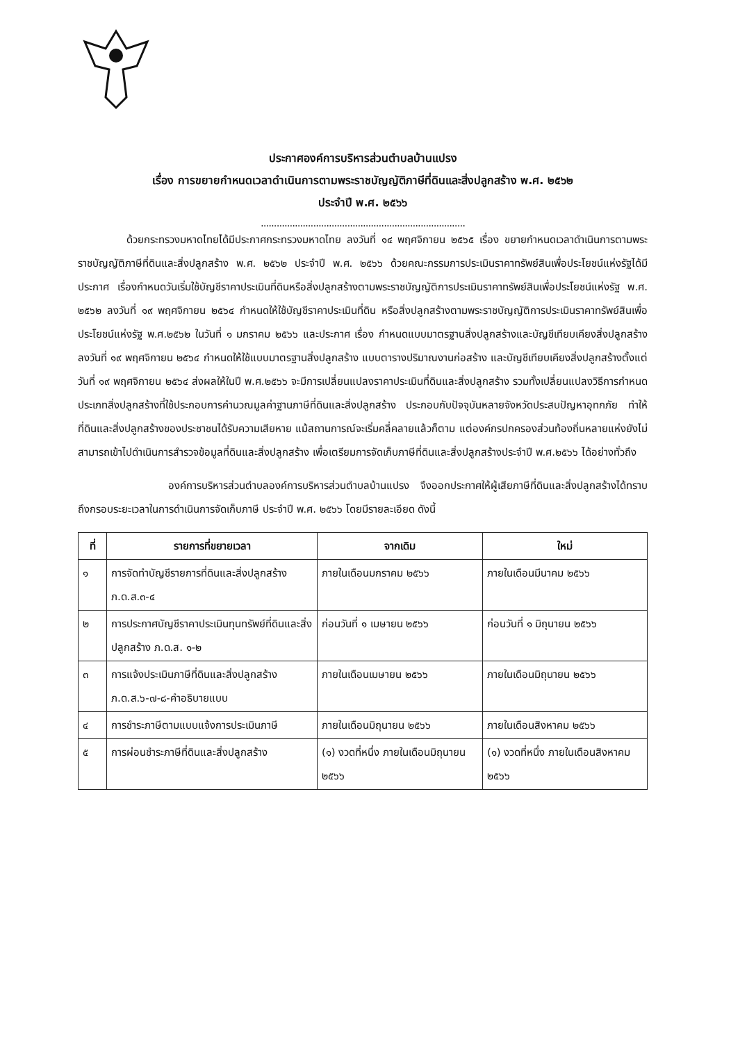ประกาศองค์การบริหารส่วนตำบลบ้านแปรง
เรื่อง การขยายกำหนดเวลาดำเนินการตามพระราชบัญญัติภาษีที่ดินและสิ่งปลูกสร้าง พ.ศ. ๒๕๖๒
ประจำปี พ.ศ. ๒๕๖๖
..............................................................................
ด้วยกระทรวงมหาดไทยได้มีประกาศกระทรวงมหาดไทย ลงวันที่ ๑๔ พฤศจิกายน ๒๕๖๕ เรื่อง ขยายกำหนดเวลาดำเนินการตามพระราชบัญญัติภาษีที่ดินและสิ่งปลูกสร้าง พ.ศ. ๒๕๖๒ ประจำปี พ.ศ. ๒๕๖๖ ด้วยคณะกรรมการประเมินราคาทรัพย์สินเพื่อประโยชน์แห่งรัฐได้มีประกาศ เรื่องกำหนดวันเริ่มใช้บัญชีราคาประเมินที่ดินหรือสิ่งปลูกสร้างตามพระราชบัญญัติการประเมินราคาทรัพย์สินเพื่อประโยชน์แห่งรัฐ พ.ศ. ๒๕๖๒ ลงวันที่ ๑๙ พฤศจิกายน ๒๕๖๔ กำหนดให้ใช้บัญชีราคาประเมินที่ดิน หรือสิ่งปลูกสร้างตามพระราชบัญญัติการประเมินราคาทรัพย์สินเพื่อประโยชน์แห่งรัฐ พ.ศ.๒๕๖๒ ในวันที่ ๑ มกราคม ๒๕๖๖ และประกาศ เรื่อง กำหนดแบบมาตรฐานสิ่งปลูกสร้างและบัญชีเทียบเคียงสิ่งปลูกสร้าง ลงวันที่ ๑๙ พฤศจิกายน ๒๕๖๔ กำหนดให้ใช้แบบมาตรฐานสิ่งปลูกสร้าง แบบตารางปริมาณงานก่อสร้าง และบัญชีเทียบเคียงสิ่งปลูกสร้างตั้งแต่วันที่ ๑๙ พฤศจิกายน ๒๕๖๔ ส่งผลให้ในปี พ.ศ.๒๕๖๖ จะมีการเปลี่ยนแปลงราคาประเมินที่ดินและสิ่งปลูกสร้าง รวมทั้งเปลี่ยนแปลงวิธีการกำหนดประเภทสิ่งปลูกสร้างที่ใช้ประกอบการคำนวณมูลค่าฐานภาษีที่ดินและสิ่งปลูกสร้าง ประกอบกับปัจจุบันหลายจังหวัดประสบปัญหาอุทกภัย ทำให้ที่ดินและสิ่งปลูกสร้างของประชาชนได้รับความเสียหาย แม้สถานการณ์จะเริ่มคลี่คลายแล้วก็ตาม แต่องค์กรปกครองส่วนท้องถิ่นหลายแห่งยังไม่สามารถเข้าไปดำเนินการสำรวจข้อมูลที่ดินและสิ่งปลูกสร้าง เพื่อเตรียมการจัดเก็บภาษีที่ดินและสิ่งปลูกสร้างประจำปี พ.ศ.๒๕๖๖ ได้อย่างทั่วถึง
องค์การบริหารส่วนตำบลองค์การบริหารส่วนตำบลบ้านแปรง จึงออกประกาศให้ผู้เสียภาษีที่ดินและสิ่งปลูกสร้างได้ทราบถึงกรอบระยะเวลาในการดำเนินการจัดเก็บภาษี ประจำปี พ.ศ. ๒๕๖๖ โดยมีรายละเอียด ดังนี้
| ที่ | รายการที่ขยายเวลา | จากเดิม | ใหม่ |
| --- | --- | --- | --- |
| ๑ | การจัดทำบัญชีรายการที่ดินและสิ่งปลูกสร้าง ภ.ด.ส.๓-๔ | ภายในเดือนมกราคม ๒๕๖๖ | ภายในเดือนมีนาคม ๒๕๖๖ |
| ๒ | การประกาศบัญชีราคาประเมินทุนทรัพย์ที่ดินและสิ่งปลูกสร้าง ภ.ด.ส. ๑-๒ | ก่อนวันที่ ๑ เมษายน ๒๕๖๖ | ก่อนวันที่ ๑ มิถุนายน ๒๕๖๖ |
| ๓ | การแจ้งประเมินภาษีที่ดินและสิ่งปลูกสร้าง ภ.ด.ส.๖-๗-๘-คำอธิบายแบบ | ภายในเดือนเมษายน ๒๕๖๖ | ภายในเดือนมิถุนายน ๒๕๖๖ |
| ๔ | การชำระภาษีตามแบบแจ้งการประเมินภาษี | ภายในเดือนมิถุนายน ๒๕๖๖ | ภายในเดือนสิงหาคม ๒๕๖๖ |
| ๕ | การผ่อนชำระภาษีที่ดินและสิ่งปลูกสร้าง | (๑) งวดที่หนึ่ง ภายในเดือนมิถุนายน ๒๕๖๖ | (๑) งวดที่หนึ่ง ภายในเดือนสิงหาคม ๒๕๖๖ |